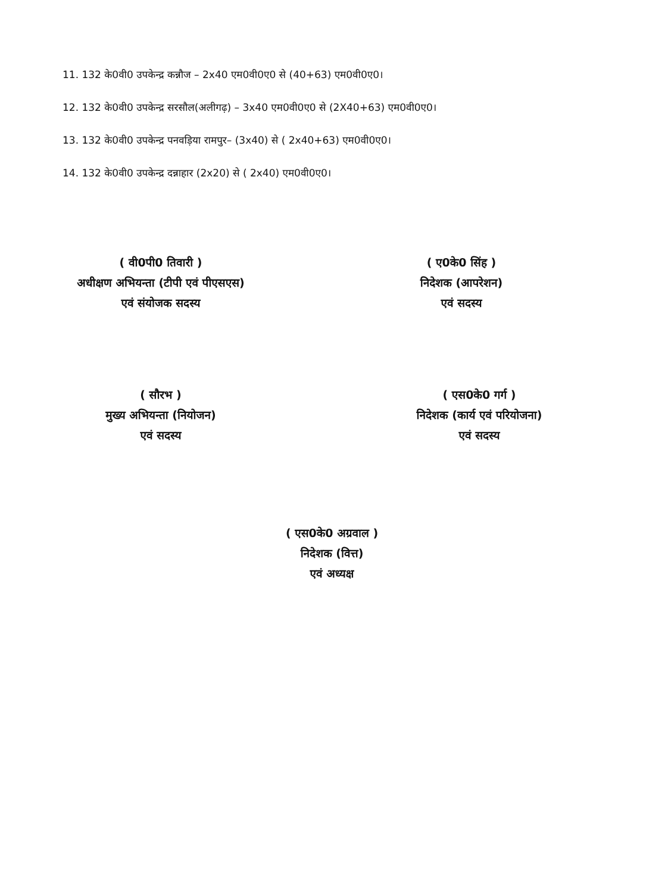11. 132 के0वी0 उपकेन्द्र कन्नौज – 2x40 एम0वी0ए0 से (40+63) एम0वी0ए0।
12. 132 के0वी0 उपकेन्द्र सरसौल(अलीगढ़) – 3x40 एम0वी0ए0 से (2X40+63) एम0वी0ए0।
13. 132 के0वी0 उपकेन्द्र पनवड़िया रामपुर– (3x40) से ( 2x40+63) एम0वी0ए0।
14. 132 के0वी0 उपकेन्द्र दन्नाहार (2x20) से ( 2x40) एम0वी0ए0।
( वी0पी0 तिवारी )
अधीक्षण अभियन्ता (टीपी एवं पीएसएस)
एवं संयोजक सदस्य
( ए0के0 सिंह )
निदेशक (आपरेशन)
एवं सदस्य
( सौरभ )
मुख्य अभियन्ता (नियोजन)
एवं सदस्य
( एस0के0 गर्ग )
निदेशक (कार्य एवं परियोजना)
एवं सदस्य
( एस0के0 अग्रवाल )
निदेशक (वित्त)
एवं अध्यक्ष